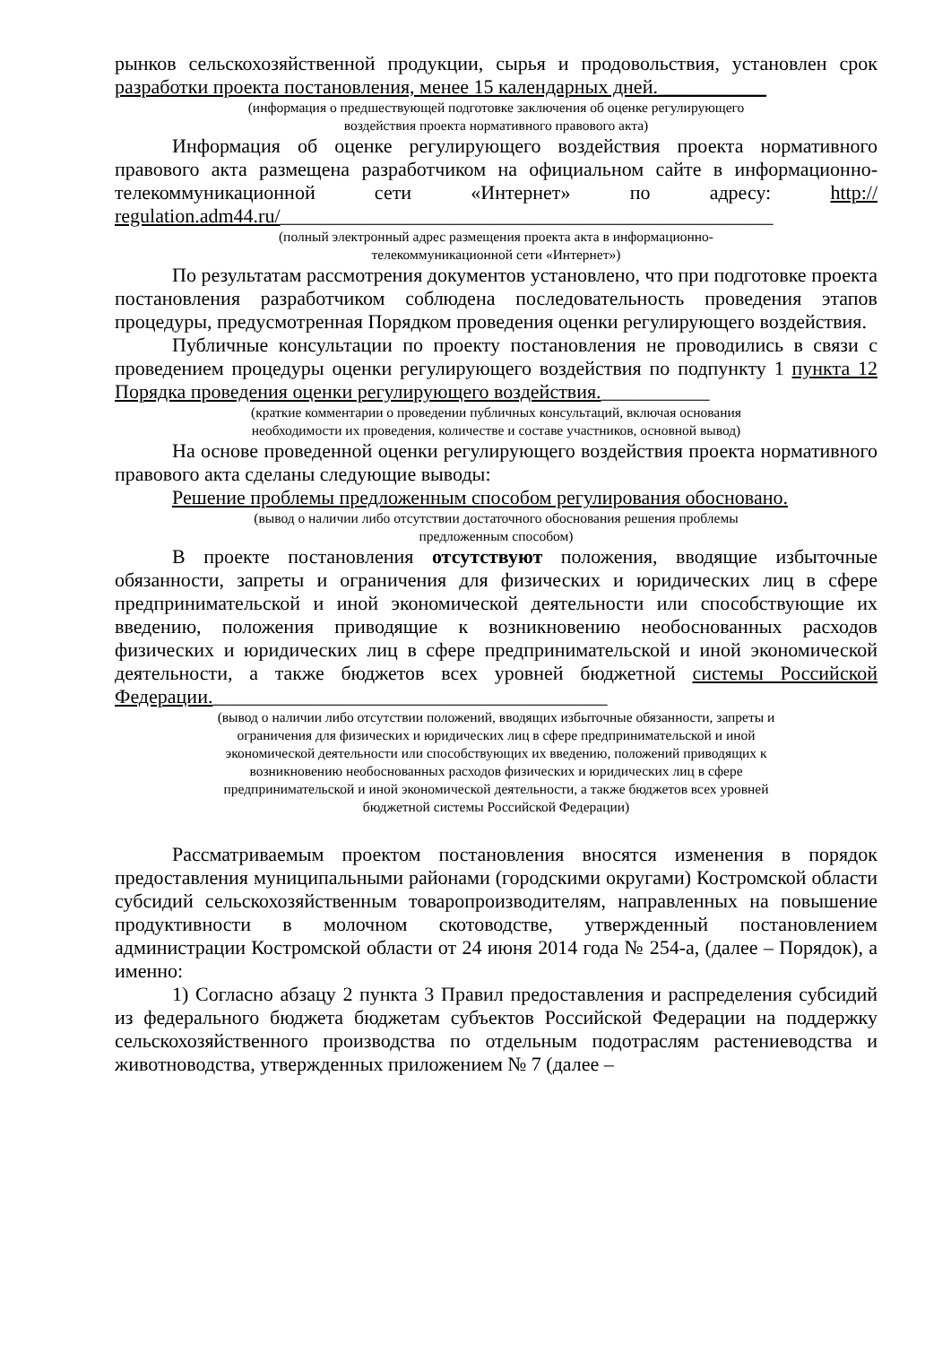рынков сельскохозяйственной продукции, сырья и продовольствия, установлен срок разработки проекта постановления, менее 15 календарных дней.___________
(информация о предшествующей подготовке заключения об оценке регулирующего
воздействия проекта нормативного правового акта)
Информация об оценке регулирующего воздействия проекта нормативного правового акта размещена разработчиком на официальном сайте в информационно-телекоммуникационной сети «Интернет» по адресу: http:// regulation.adm44.ru/__________________________________________________
(полный электронный адрес размещения проекта акта в информационно-
телекоммуникационной сети «Интернет»)
По результатам рассмотрения документов установлено, что при подготовке проекта постановления разработчиком соблюдена последовательность проведения этапов процедуры, предусмотренная Порядком проведения оценки регулирующего воздействия.
Публичные консультации по проекту постановления не проводились в связи с проведением процедуры оценки регулирующего воздействия по подпункту 1 пункта 12 Порядка проведения оценки регулирующего воздействия.___________
(краткие комментарии о проведении публичных консультаций, включая основания
необходимости их проведения, количестве и составе участников, основной вывод)
На основе проведенной оценки регулирующего воздействия проекта нормативного правового акта сделаны следующие выводы:
Решение проблемы предложенным способом регулирования обосновано.
(вывод о наличии либо отсутствии достаточного обоснования решения проблемы
предложенным способом)
В проекте постановления отсутствуют положения, вводящие избыточные обязанности, запреты и ограничения для физических и юридических лиц в сфере предпринимательской и иной экономической деятельности или способствующие их введению, положения приводящие к возникновению необоснованных расходов физических и юридических лиц в сфере предпринимательской и иной экономической деятельности, а также бюджетов всех уровней бюджетной системы Российской Федерации.________________________________________
(вывод о наличии либо отсутствии положений, вводящих избыточные обязанности, запреты и
ограничения для физических и юридических лиц в сфере предпринимательской и иной
экономической деятельности или способствующих их введению, положений приводящих к
возникновению необоснованных расходов физических и юридических лиц в сфере
предпринимательской и иной экономической деятельности, а также бюджетов всех уровней
бюджетной системы Российской Федерации)
Рассматриваемым проектом постановления вносятся изменения в порядок предоставления муниципальными районами (городскими округами) Костромской области субсидий сельскохозяйственным товаропроизводителям, направленных на повышение продуктивности в молочном скотоводстве, утвержденный постановлением администрации Костромской области от 24 июня 2014 года № 254-а, (далее – Порядок), а именно:
1) Согласно абзацу 2 пункта 3 Правил предоставления и распределения субсидий из федерального бюджета бюджетам субъектов Российской Федерации на поддержку сельскохозяйственного производства по отдельным подотраслям растениеводства и животноводства, утвержденных приложением № 7 (далее –